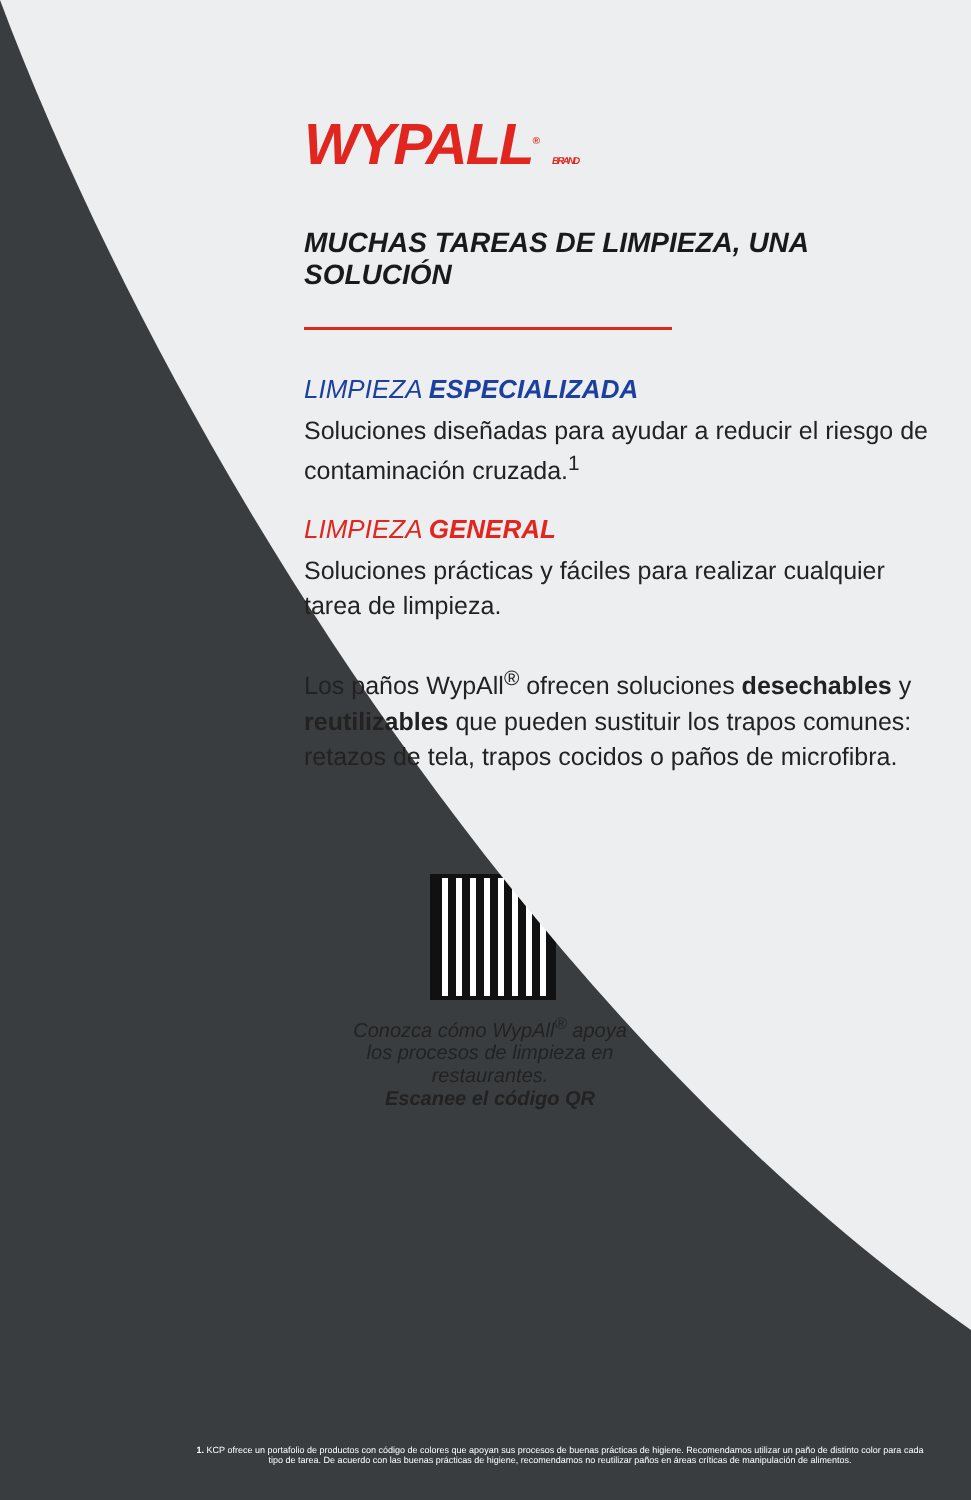WYPALL<sup>®</sup> BRAND
MUCHAS TAREAS DE LIMPIEZA, UNA SOLUCIÓN
LIMPIEZA ESPECIALIZADA
Soluciones diseñadas para ayudar a reducir el riesgo de contaminación cruzada.<sup>1</sup>
LIMPIEZA GENERAL
Soluciones prácticas y fáciles para realizar cualquier tarea de limpieza.
Los paños WypAll<sup>®</sup> ofrecen soluciones desechables y reutilizables que pueden sustituir los trapos comunes: retazos de tela, trapos cocidos o paños de microfibra.
Conozca cómo WypAll<sup>®</sup> apoya los procesos de limpieza en restaurantes.
Escanee el código QR
1. KCP ofrece un portafolio de productos con código de colores que apoyan sus procesos de buenas prácticas de higiene. Recomendamos utilizar un paño de distinto color para cada tipo de tarea. De acuerdo con las buenas prácticas de higiene, recomendamos no reutilizar paños en áreas críticas de manipulación de alimentos.